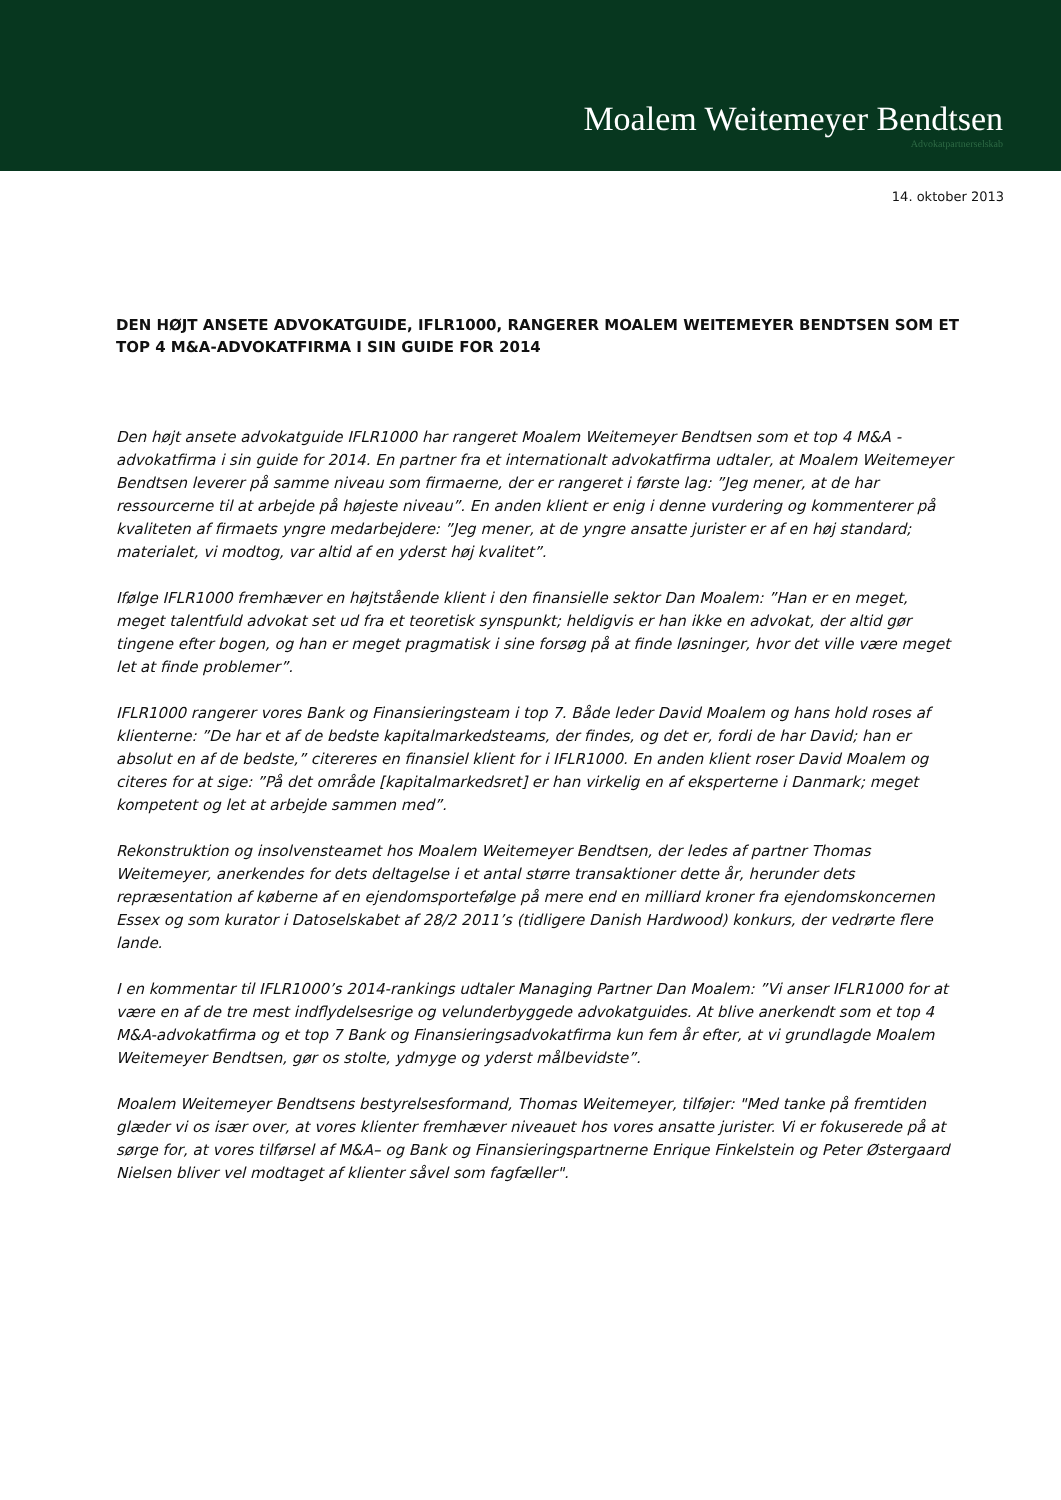Moalem Weitemeyer Bendtsen
Advokatpartnerselskab
14. oktober 2013
DEN HØJT ANSETE ADVOKATGUIDE, IFLR1000, RANGERER MOALEM WEITEMEYER BENDTSEN SOM ET TOP 4 M&A-ADVOKATFIRMA I SIN GUIDE FOR 2014
Den højt ansete advokatguide IFLR1000 har rangeret Moalem Weitemeyer Bendtsen som et top 4 M&A -advokatfirma i sin guide for 2014. En partner fra et internationalt advokatfirma udtaler, at Moalem Weitemeyer Bendtsen leverer på samme niveau som firmaerne, der er rangeret i første lag: ”Jeg mener, at de har ressourcerne til at arbejde på højeste niveau”. En anden klient er enig i denne vurdering og kommenterer på kvaliteten af firmaets yngre medarbejdere: ”Jeg mener, at de yngre ansatte jurister er af en høj standard; materialet, vi modtog, var altid af en yderst høj kvalitet”.
Ifølge IFLR1000 fremhæver en højtstående klient i den finansielle sektor Dan Moalem: ”Han er en meget, meget talentfuld advokat set ud fra et teoretisk synspunkt; heldigvis er han ikke en advokat, der altid gør tingene efter bogen, og han er meget pragmatisk i sine forsøg på at finde løsninger, hvor det ville være meget let at finde problemer”.
IFLR1000 rangerer vores Bank og Finansieringsteam i top 7. Både leder David Moalem og hans hold roses af klienterne: ”De har et af de bedste kapitalmarkedsteams, der findes, og det er, fordi de har David; han er absolut en af de bedste,” citereres en finansiel klient for i IFLR1000. En anden klient roser David Moalem og citeres for at sige: ”På det område [kapitalmarkedsret] er han virkelig en af eksperterne i Danmark; meget kompetent og let at arbejde sammen med”.
Rekonstruktion og insolvensteamet hos Moalem Weitemeyer Bendtsen, der ledes af partner Thomas Weitemeyer, anerkendes for dets deltagelse i et antal større transaktioner dette år, herunder dets repræsentation af køberne af en ejendomsportefølge på mere end en milliard kroner fra ejendomskoncernen Essex og som kurator i Datoselskabet af 28/2 2011’s (tidligere Danish Hardwood) konkurs, der vedrørte flere lande.
I en kommentar til IFLR1000’s 2014-rankings udtaler Managing Partner Dan Moalem: ”Vi anser IFLR1000 for at være en af de tre mest indflydelsesrige og velunderbyggede advokatguides. At blive anerkendt som et top 4 M&A-advokatfirma og et top 7 Bank og Finansieringsadvokatfirma kun fem år efter, at vi grundlagde Moalem Weitemeyer Bendtsen, gør os stolte, ydmyge og yderst målbevidste”.
Moalem Weitemeyer Bendtsens bestyrelsesformand, Thomas Weitemeyer, tilføjer: "Med tanke på fremtiden glæder vi os især over, at vores klienter fremhæver niveauet hos vores ansatte jurister. Vi er fokuserede på at sørge for, at vores tilførsel af M&A– og Bank og Finansieringspartnerne Enrique Finkelstein og Peter Østergaard Nielsen bliver vel modtaget af klienter såvel som fagfæller".